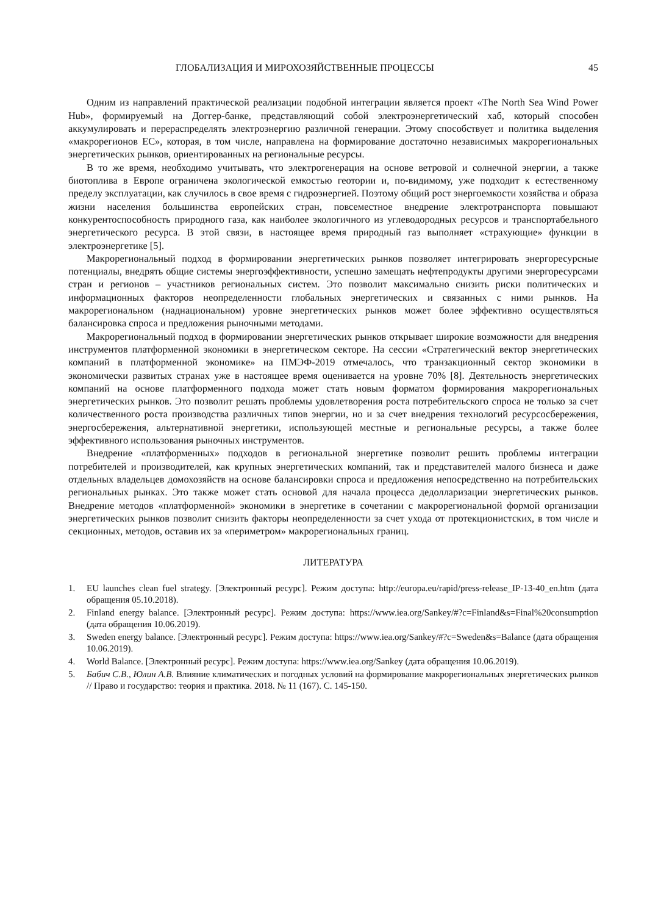ГЛОБАЛИЗАЦИЯ И МИРОХОЗЯЙСТВЕННЫЕ ПРОЦЕССЫ 45
Одним из направлений практической реализации подобной интеграции является проект «The North Sea Wind Power Hub», формируемый на Доггер-банке, представляющий собой электроэнергетический хаб, который способен аккумулировать и перераспределять электроэнергию различной генерации. Этому способствует и политика выделения «макрорегионов ЕС», которая, в том числе, направлена на формирование достаточно независимых макрорегиональных энергетических рынков, ориентированных на региональные ресурсы.
В то же время, необходимо учитывать, что электрогенерация на основе ветровой и солнечной энергии, а также биотоплива в Европе ограничена экологической емкостью геотории и, по-видимому, уже подходит к естественному пределу эксплуатации, как случилось в свое время с гидроэнергией. Поэтому общий рост энергоемкости хозяйства и образа жизни населения большинства европейских стран, повсеместное внедрение электротранспорта повышают конкурентоспособность природного газа, как наиболее экологичного из углеводородных ресурсов и транспортабельного энергетического ресурса. В этой связи, в настоящее время природный газ выполняет «страхующие» функции в электроэнергетике [5].
Макрорегиональный подход в формировании энергетических рынков позволяет интегрировать энергоресурсные потенциалы, внедрять общие системы энергоэффективности, успешно замещать нефтепродукты другими энергоресурсами стран и регионов – участников региональных систем. Это позволит максимально снизить риски политических и информационных факторов неопределенности глобальных энергетических и связанных с ними рынков. На макрорегиональном (наднациональном) уровне энергетических рынков может более эффективно осуществляться балансировка спроса и предложения рыночными методами.
Макрорегиональный подход в формировании энергетических рынков открывает широкие возможности для внедрения инструментов платформенной экономики в энергетическом секторе. На сессии «Стратегический вектор энергетических компаний в платформенной экономике» на ПМЭФ-2019 отмечалось, что транзакционный сектор экономики в экономически развитых странах уже в настоящее время оценивается на уровне 70% [8]. Деятельность энергетических компаний на основе платформенного подхода может стать новым форматом формирования макрорегиональных энергетических рынков. Это позволит решать проблемы удовлетворения роста потребительского спроса не только за счет количественного роста производства различных типов энергии, но и за счет внедрения технологий ресурсосбережения, энергосбережения, альтернативной энергетики, использующей местные и региональные ресурсы, а также более эффективного использования рыночных инструментов.
Внедрение «платформенных» подходов в региональной энергетике позволит решить проблемы интеграции потребителей и производителей, как крупных энергетических компаний, так и представителей малого бизнеса и даже отдельных владельцев домохозяйств на основе балансировки спроса и предложения непосредственно на потребительских региональных рынках. Это также может стать основой для начала процесса дедолларизации энергетических рынков. Внедрение методов «платформенной» экономики в энергетике в сочетании с макрорегиональной формой организации энергетических рынков позволит снизить факторы неопределенности за счет ухода от протекционистских, в том числе и секционных, методов, оставив их за «периметром» макрорегиональных границ.
ЛИТЕРАТУРА
1. EU launches clean fuel strategy. [Электронный ресурс]. Режим доступа: http://europa.eu/rapid/press-release_IP-13-40_en.htm (дата обращения 05.10.2018).
2. Finland energy balance. [Электронный ресурс]. Режим доступа: https://www.iea.org/Sankey/#?c=Finland&s=Final%20consumption (дата обращения 10.06.2019).
3. Sweden energy balance. [Электронный ресурс]. Режим доступа: https://www.iea.org/Sankey/#?c=Sweden&s=Balance (дата обращения 10.06.2019).
4. World Balance. [Электронный ресурс]. Режим доступа: https://www.iea.org/Sankey (дата обращения 10.06.2019).
5. Бабич С.В., Юлин А.В. Влияние климатических и погодных условий на формирование макрорегиональных энергетических рынков // Право и государство: теория и практика. 2018. № 11 (167). С. 145-150.